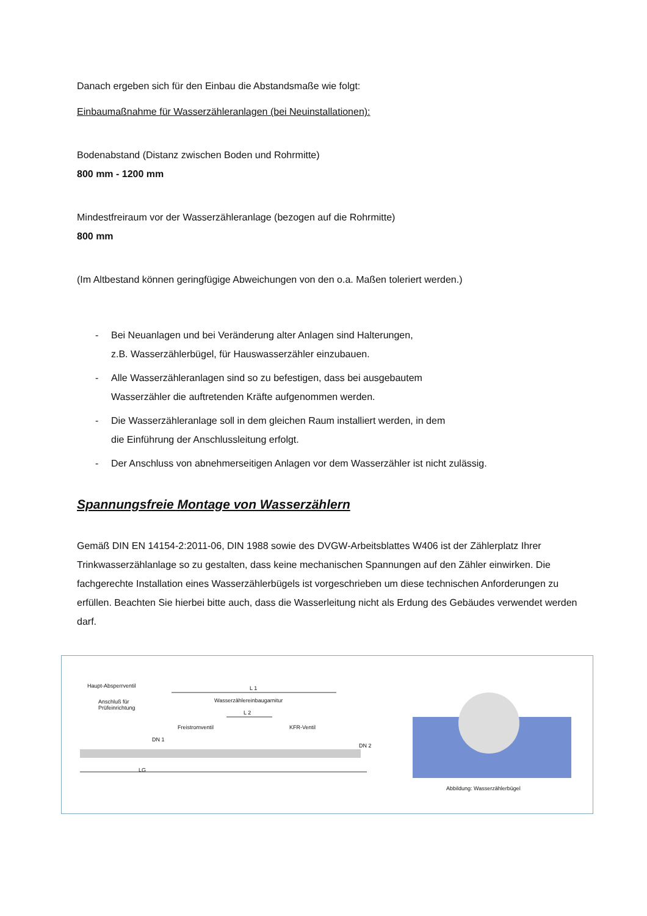Danach ergeben sich für den Einbau die Abstandsmaße wie folgt:
Einbaumaßnahme für Wasserzähleranlagen (bei Neuinstallationen):
Bodenabstand (Distanz zwischen Boden und Rohrmitte)
800 mm - 1200 mm
Mindestfreiraum vor der Wasserzähleranlage (bezogen auf die Rohrmitte)
800 mm
(Im Altbestand können geringfügige Abweichungen von den o.a. Maßen toleriert werden.)
- Bei Neuanlagen und bei Veränderung alter Anlagen sind Halterungen,
z.B. Wasserzählerbügel, für Hauswasserzähler einzubauen.
- Alle Wasserzähleranlagen sind so zu befestigen, dass bei ausgebautem
Wasserzähler die auftretenden Kräfte aufgenommen werden.
- Die Wasserzähleranlage soll in dem gleichen Raum installiert werden, in dem
die Einführung der Anschlussleitung erfolgt.
- Der Anschluss von abnehmerseitigen Anlagen vor dem Wasserzähler ist nicht zulässig.
Spannungsfreie Montage von Wasserzählern
Gemäß DIN EN 14154-2:2011-06, DIN 1988 sowie des DVGW-Arbeitsblattes W406 ist der Zählerplatz Ihrer Trinkwasserzählanlage so zu gestalten, dass keine mechanischen Spannungen auf den Zähler einwirken. Die fachgerechte Installation eines Wasserzählerbügels ist vorgeschrieben um diese technischen Anforderungen zu erfüllen. Beachten Sie hierbei bitte auch, dass die Wasserleitung nicht als Erdung des Gebäudes verwendet werden darf.
Haupt-Absperrventil
Anschluß für
Prüfeinrichtung
L 1
Wasserzählereinbaugarnitur
L 2
Freistromventil KFR-Ventil
DN 1
DN 2
LG
Abbildung: Wasserzählerbügel